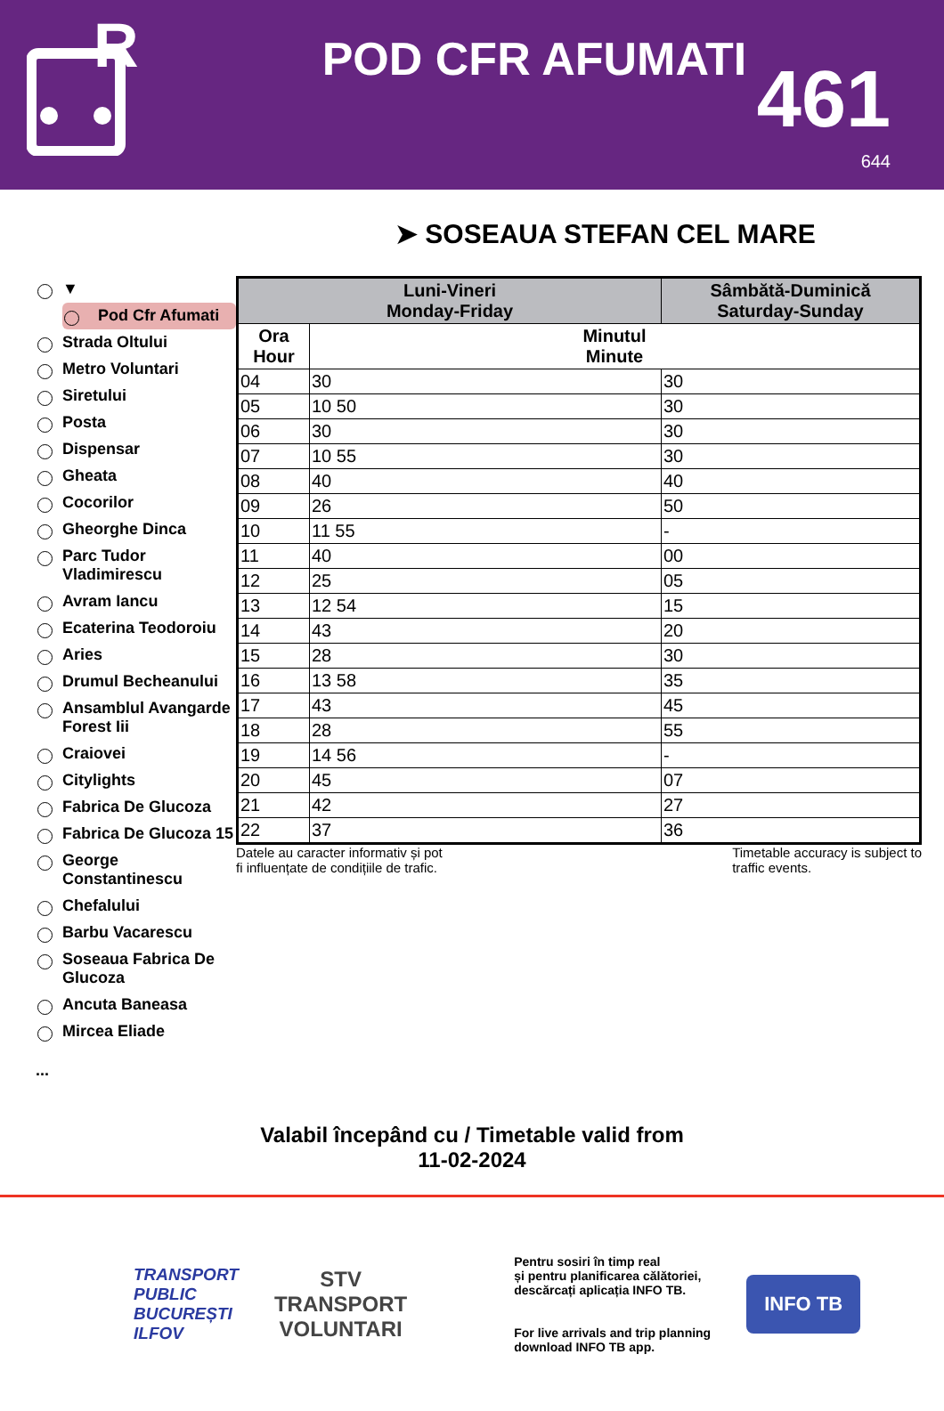R
POD CFR AFUMATI
461
644
➤ SOSEAUA STEFAN CEL MARE
▼
Pod Cfr Afumati
Strada Oltului
Metro Voluntari
Siretului
Posta
Dispensar
Gheata
Cocorilor
Gheorghe Dinca
Parc Tudor Vladimirescu
Avram Iancu
Ecaterina Teodoroiu
Aries
Drumul Becheanului
Ansamblul Avangarde Forest Iii
Craiovei
Citylights
Fabrica De Glucoza
Fabrica De Glucoza 15
George Constantinescu
Chefalului
Barbu Vacarescu
Soseaua Fabrica De Glucoza
Ancuta Baneasa
Mircea Eliade
...
| Luni-Vineri Monday-Friday | | Sâmbătă-Duminică Saturday-Sunday |
| --- | --- | --- |
| Ora Hour | Minutul Minute | |
| 04 | 30 | 30 |
| 05 | 10 50 | 30 |
| 06 | 30 | 30 |
| 07 | 10 55 | 30 |
| 08 | 40 | 40 |
| 09 | 26 | 50 |
| 10 | 11 55 | - |
| 11 | 40 | 00 |
| 12 | 25 | 05 |
| 13 | 12 54 | 15 |
| 14 | 43 | 20 |
| 15 | 28 | 30 |
| 16 | 13 58 | 35 |
| 17 | 43 | 45 |
| 18 | 28 | 55 |
| 19 | 14 56 | - |
| 20 | 45 | 07 |
| 21 | 42 | 27 |
| 22 | 37 | 36 |
Datele au caracter informativ și pot
fi influențate de condițiile de trafic.
Timetable accuracy is subject to
traffic events.
Valabil începând cu / Timetable valid from
11-02-2024
TRANSPORT
PUBLIC
BUCUREȘTI
ILFOV
STV
TRANSPORT
VOLUNTARI
Pentru sosiri în timp real
și pentru planificarea călătoriei,
descărcați aplicația INFO TB.
For live arrivals and trip planning
download INFO TB app.
INFO TB